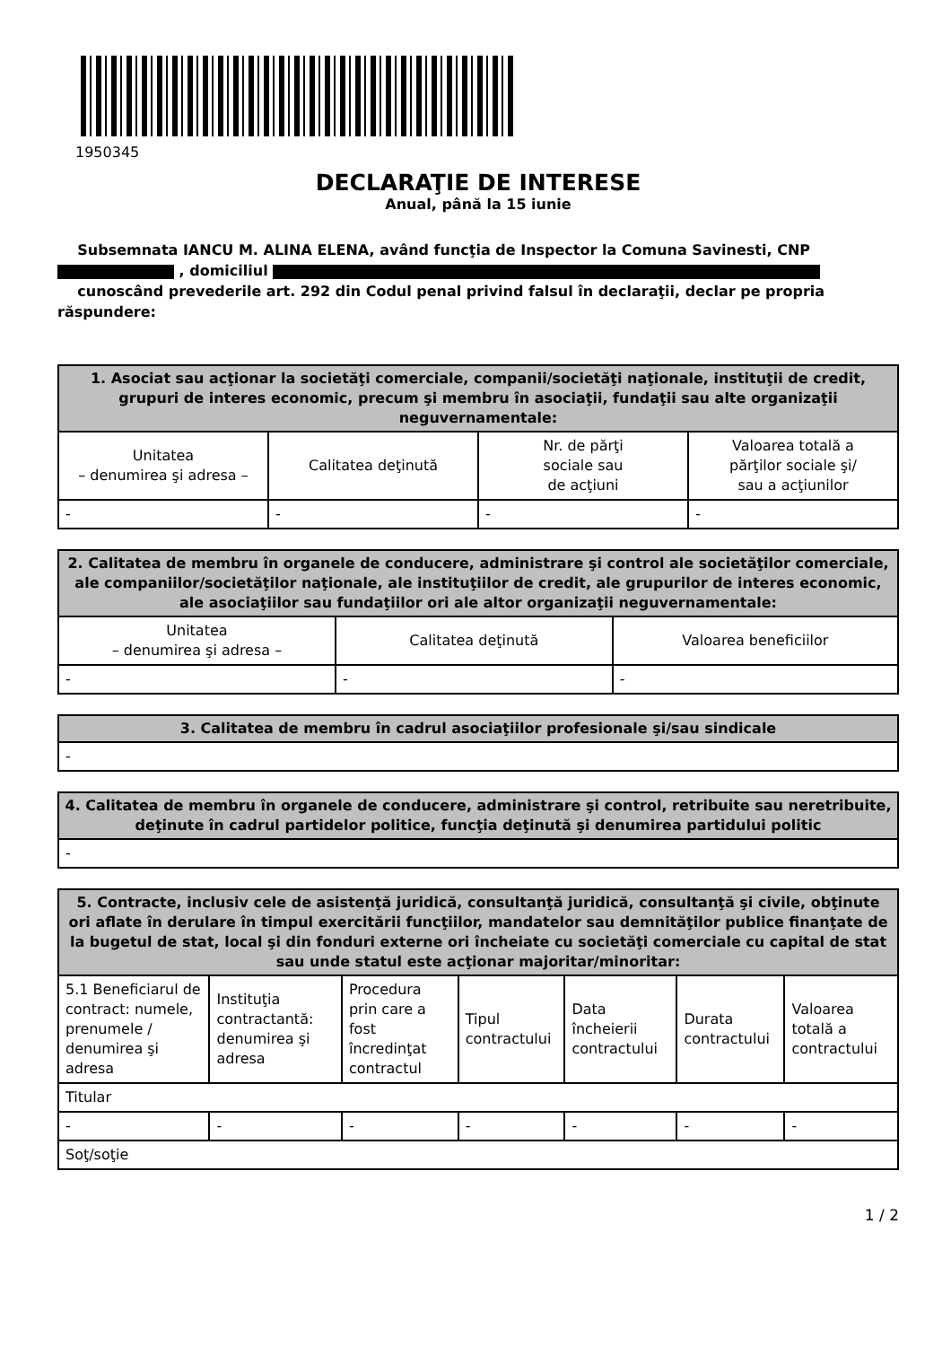1950345
DECLARAŢIE DE INTERESE
Anual, până la 15 iunie
Subsemnata IANCU M. ALINA ELENA, având funcţia de Inspector la Comuna Savinesti, CNP
, domiciliul
cunoscând prevederile art. 292 din Codul penal privind falsul în declaraţii, declar pe propria răspundere:
| 1. Asociat sau acţionar la societăţi comerciale, companii/societăţi naţionale, instituţii de credit, grupuri de interes economic, precum şi membru în asociaţii, fundaţii sau alte organizaţii neguvernamentale: | | | |
| --- | --- | --- | --- |
| Unitatea – denumirea şi adresa – | Calitatea deţinută | Nr. de părţi sociale sau de acţiuni | Valoarea totală a părţilor sociale şi/ sau a acţiunilor |
| - | - | - | - |
| 2. Calitatea de membru în organele de conducere, administrare şi control ale societăţilor comerciale, ale companiilor/societăţilor naţionale, ale instituţiilor de credit, ale grupurilor de interes economic, ale asociaţiilor sau fundaţiilor ori ale altor organizaţii neguvernamentale: | | |
| --- | --- | --- |
| Unitatea – denumirea şi adresa – | Calitatea deţinută | Valoarea beneficiilor |
| - | - | - |
| 3. Calitatea de membru în cadrul asociaţiilor profesionale şi/sau sindicale |
| --- |
| - |
| 4. Calitatea de membru în organele de conducere, administrare şi control, retribuite sau neretribuite, deţinute în cadrul partidelor politice, funcţia deţinută şi denumirea partidului politic |
| --- |
| - |
| 5. Contracte, inclusiv cele de asistenţă juridică, consultanţă juridică, consultanţă şi civile, obţinute ori aflate în derulare în timpul exercitării funcţiilor, mandatelor sau demnităţilor publice finanţate de la bugetul de stat, local şi din fonduri externe ori încheiate cu societăţi comerciale cu capital de stat sau unde statul este acţionar majoritar/minoritar: | | | | | | |
| --- | --- | --- | --- | --- | --- | --- |
| 5.1 Beneficiarul de contract: numele, prenumele / denumirea şi adresa | Instituţia contractantă: denumirea şi adresa | Procedura prin care a fost încredinţat contractul | Tipul contractului | Data încheierii contractului | Durata contractului | Valoarea totală a contractului |
| Titular | | | | | | |
| - | - | - | - | - | - | - |
| Soţ/soţie | | | | | | |
1 / 2